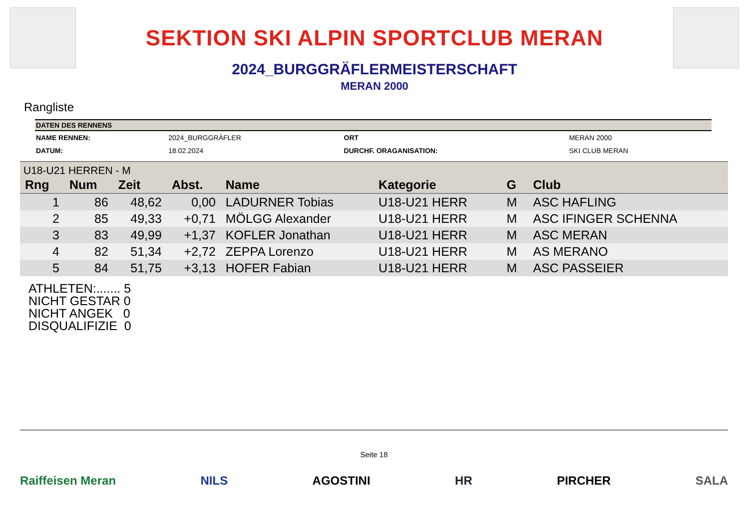SEKTION SKI ALPIN SPORTCLUB MERAN
2024_BURGGRÄFLERMEISTERSCHAFT
MERAN 2000
Rangliste
| DATEN DES RENNENS | | | |
| --- | --- | --- | --- |
| NAME RENNEN: | 2024_BURGGRÄFLER | ORT | MERAN 2000 |
| DATUM: | 18.02.2024 | DURCHF. ORAGANISATION: | SKI CLUB MERAN |
| U18-U21 HERREN - M | | | | | | | |
| Rng | Num | Zeit | Abst. | Name | Kategorie | G | Club |
| 1 | 86 | 48,62 | 0,00 | LADURNER Tobias | U18-U21 HERR | M | ASC HAFLING |
| 2 | 85 | 49,33 | +0,71 | MÖLGG Alexander | U18-U21 HERR | M | ASC IFINGER SCHENNA |
| 3 | 83 | 49,99 | +1,37 | KOFLER Jonathan | U18-U21 HERR | M | ASC MERAN |
| 4 | 82 | 51,34 | +2,72 | ZEPPA Lorenzo | U18-U21 HERR | M | AS MERANO |
| 5 | 84 | 51,75 | +3,13 | HOFER Fabian | U18-U21 HERR | M | ASC PASSEIER |
ATHLETEN:....... 5
NICHT GESTAR 0
NICHT ANGEK 0
DISQUALIFIZIE 0
Seite 18
Raiffeisen Meran NILS AGOSTINI HR PIRCHER SALA